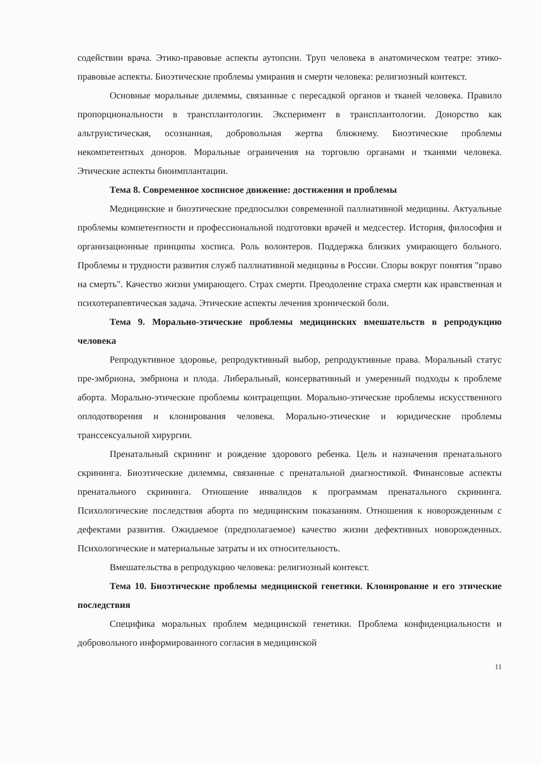содействии врача. Этико-правовые аспекты аутопсии. Труп человека в анатомическом театре: этико-правовые аспекты. Биоэтические проблемы умирания и смерти человека: религиозный контекст.
Основные моральные дилеммы, связанные с пересадкой органов и тканей человека. Правило пропорциональности в трансплантологии. Эксперимент в трансплантологии. Донорство как альтруистическая, осознанная, добровольная жертва ближнему. Биоэтические проблемы некомпетентных доноров. Моральные ограничения на торговлю органами и тканями человека. Этические аспекты биоимплантации.
Тема 8. Современное хосписное движение: достижения и проблемы
Медицинские и биоэтические предпосылки современной паллиативной медицины. Актуальные проблемы компетентности и профессиональной подготовки врачей и медсестер. История, философия и организационные принципы хосписа. Роль волонтеров. Поддержка близких умирающего больного. Проблемы и трудности развития служб паллиативной медицины в России. Споры вокруг понятия "право на смерть". Качество жизни умирающего. Страх смерти. Преодоление страха смерти как нравственная и психотерапевтическая задача. Этические аспекты лечения хронической боли.
Тема 9. Морально-этические проблемы медицинских вмешательств в репродукцию человека
Репродуктивное здоровье, репродуктивный выбор, репродуктивные права. Моральный статус пре-эмбриона, эмбриона и плода. Либеральный, консервативный и умеренный подходы к проблеме аборта. Морально-этические проблемы контрацепции. Морально-этические проблемы искусственного оплодотворения и клонирования человека. Морально-этические и юридические проблемы транссексуальной хирургии.
Пренатальный скрининг и рождение здорового ребенка. Цель и назначения пренатального скрининга. Биоэтические дилеммы, связанные с пренатальной диагностикой. Финансовые аспекты пренатального скрининга. Отношение инвалидов к программам пренатального скрининга. Психологические последствия аборта по медицинским показаниям. Отношения к новорожденным с дефектами развития. Ожидаемое (предполагаемое) качество жизни дефективных новорожденных. Психологические и материальные затраты и их относительность.
Вмешательства в репродукцию человека: религиозный контекст.
Тема 10. Биоэтические проблемы медицинской генетики. Клонирование и его этические последствия
Специфика моральных проблем медицинской генетики. Проблема конфиденциальности и добровольного информированного согласия в медицинской
11